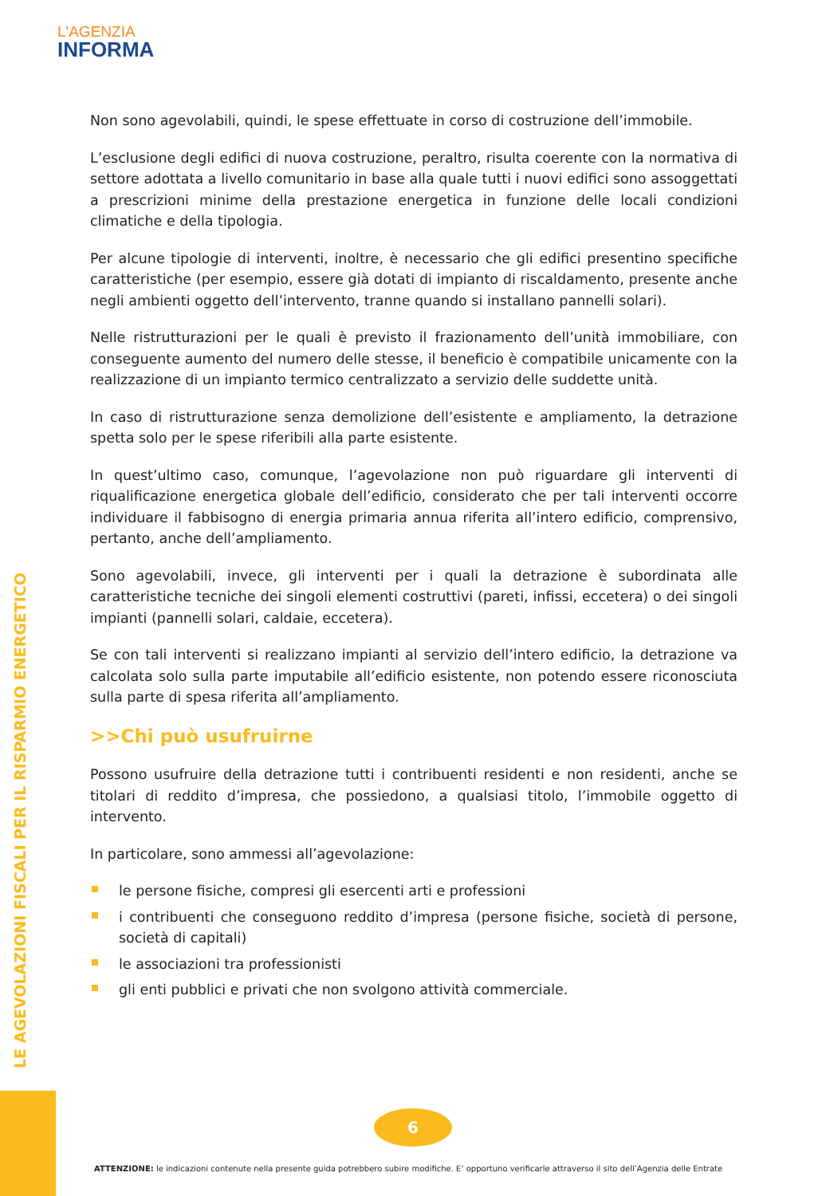L'AGENZIA
INFORMA
LE AGEVOLAZIONI FISCALI PER IL RISPARMIO ENERGETICO
Non sono agevolabili, quindi, le spese effettuate in corso di costruzione dell’immobile.
L’esclusione degli edifici di nuova costruzione, peraltro, risulta coerente con la normativa di settore adottata a livello comunitario in base alla quale tutti i nuovi edifici sono assoggettati a prescrizioni minime della prestazione energetica in funzione delle locali condizioni climatiche e della tipologia.
Per alcune tipologie di interventi, inoltre, è necessario che gli edifici presentino specifiche caratteristiche (per esempio, essere già dotati di impianto di riscaldamento, presente anche negli ambienti oggetto dell’intervento, tranne quando si installano pannelli solari).
Nelle ristrutturazioni per le quali è previsto il frazionamento dell’unità immobiliare, con conseguente aumento del numero delle stesse, il beneficio è compatibile unicamente con la realizzazione di un impianto termico centralizzato a servizio delle suddette unità.
In caso di ristrutturazione senza demolizione dell’esistente e ampliamento, la detrazione spetta solo per le spese riferibili alla parte esistente.
In quest’ultimo caso, comunque, l’agevolazione non può riguardare gli interventi di riqualificazione energetica globale dell’edificio, considerato che per tali interventi occorre individuare il fabbisogno di energia primaria annua riferita all’intero edificio, comprensivo, pertanto, anche dell’ampliamento.
Sono agevolabili, invece, gli interventi per i quali la detrazione è subordinata alle caratteristiche tecniche dei singoli elementi costruttivi (pareti, infissi, eccetera) o dei singoli impianti (pannelli solari, caldaie, eccetera).
Se con tali interventi si realizzano impianti al servizio dell’intero edificio, la detrazione va calcolata solo sulla parte imputabile all’edificio esistente, non potendo essere riconosciuta sulla parte di spesa riferita all’ampliamento.
>>Chi può usufruirne
Possono usufruire della detrazione tutti i contribuenti residenti e non residenti, anche se titolari di reddito d’impresa, che possiedono, a qualsiasi titolo, l’immobile oggetto di intervento.
In particolare, sono ammessi all’agevolazione:
le persone fisiche, compresi gli esercenti arti e professioni
i contribuenti che conseguono reddito d’impresa (persone fisiche, società di persone, società di capitali)
le associazioni tra professionisti
gli enti pubblici e privati che non svolgono attività commerciale.
6
ATTENZIONE: le indicazioni contenute nella presente guida potrebbero subire modifiche. E’ opportuno verificarle attraverso il sito dell’Agenzia delle Entrate